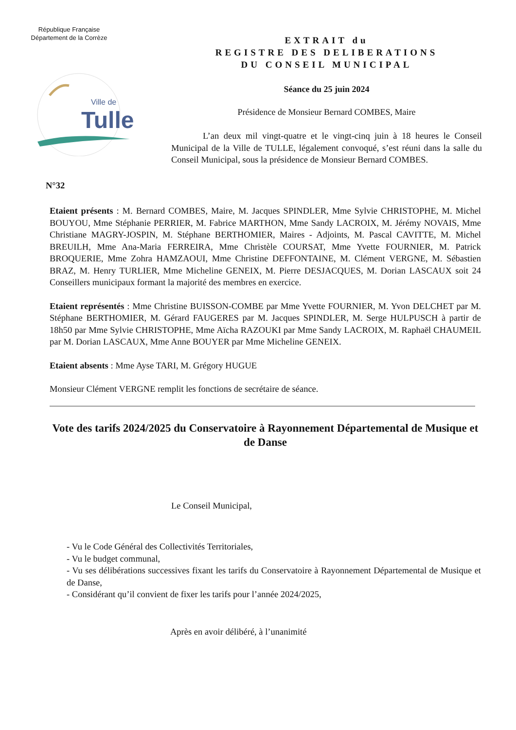République Française
Département de la Corrèze
Ville de
Tulle
EXTRAIT du
REGISTRE DES DELIBERATIONS
DU CONSEIL MUNICIPAL
Séance du 25 juin 2024
Présidence de Monsieur Bernard COMBES, Maire
L’an deux mil vingt-quatre et le vingt-cinq juin à 18 heures le Conseil Municipal de la Ville de TULLE, légalement convoqué, s’est réuni dans la salle du Conseil Municipal, sous la présidence de Monsieur Bernard COMBES.
N°32
Etaient présents : M. Bernard COMBES, Maire, M. Jacques SPINDLER, Mme Sylvie CHRISTOPHE, M. Michel BOUYOU, Mme Stéphanie PERRIER, M. Fabrice MARTHON, Mme Sandy LACROIX, M. Jérémy NOVAIS, Mme Christiane MAGRY-JOSPIN, M. Stéphane BERTHOMIER, Maires - Adjoints, M. Pascal CAVITTE, M. Michel BREUILH, Mme Ana-Maria FERREIRA, Mme Christèle COURSAT, Mme Yvette FOURNIER, M. Patrick BROQUERIE, Mme Zohra HAMZAOUI, Mme Christine DEFFONTAINE, M. Clément VERGNE, M. Sébastien BRAZ, M. Henry TURLIER, Mme Micheline GENEIX, M. Pierre DESJACQUES, M. Dorian LASCAUX soit 24 Conseillers municipaux formant la majorité des membres en exercice.
Etaient représentés : Mme Christine BUISSON-COMBE par Mme Yvette FOURNIER, M. Yvon DELCHET par M. Stéphane BERTHOMIER, M. Gérard FAUGERES par M. Jacques SPINDLER, M. Serge HULPUSCH à partir de 18h50 par Mme Sylvie CHRISTOPHE, Mme Aïcha RAZOUKI par Mme Sandy LACROIX, M. Raphaël CHAUMEIL par M. Dorian LASCAUX, Mme Anne BOUYER par Mme Micheline GENEIX.
Etaient absents : Mme Ayse TARI, M. Grégory HUGUE
Monsieur Clément VERGNE remplit les fonctions de secrétaire de séance.
Vote des tarifs 2024/2025 du Conservatoire à Rayonnement Départemental de Musique et de Danse
Le Conseil Municipal,
- Vu le Code Général des Collectivités Territoriales,
- Vu le budget communal,
- Vu ses délibérations successives fixant les tarifs du Conservatoire à Rayonnement Départemental de Musique et de Danse,
- Considérant qu’il convient de fixer les tarifs pour l’année 2024/2025,
Après en avoir délibéré, à l’unanimité